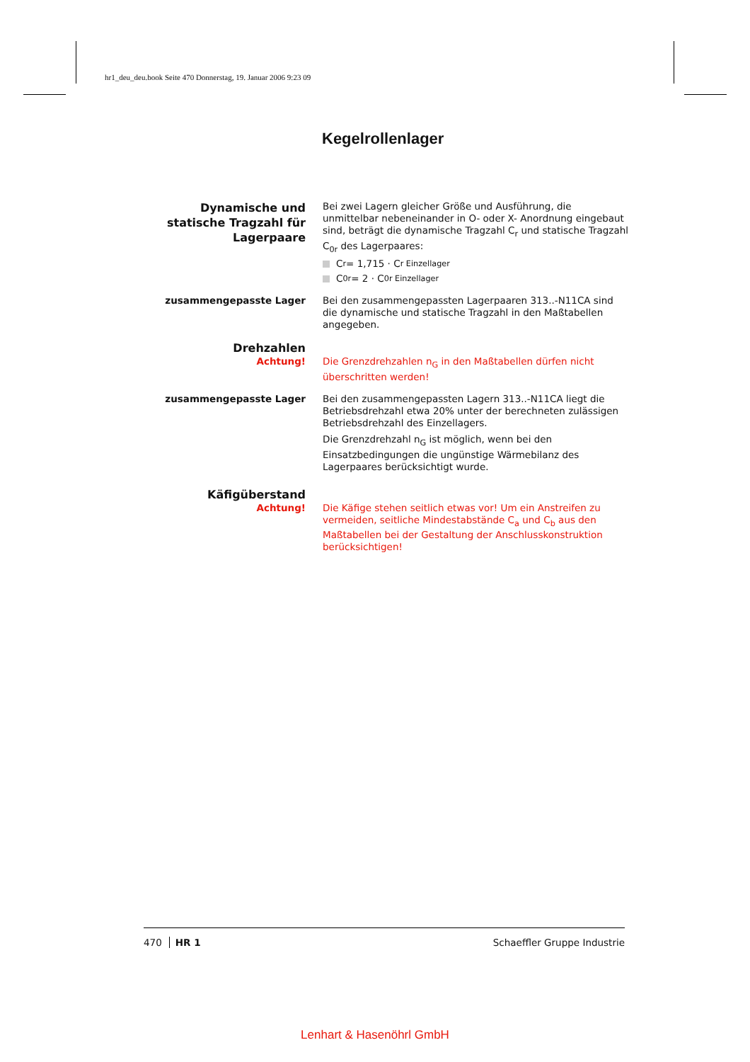hr1_deu_deu.book Seite 470 Donnerstag, 19. Januar 2006 9:23 09
Kegelrollenlager
Dynamische und statische Tragzahl für Lagerpaare
Bei zwei Lagern gleicher Größe und Ausführung, die unmittelbar nebeneinander in O- oder X- Anordnung eingebaut sind, beträgt die dynamische Tragzahl C<sub>r</sub> und statische Tragzahl C<sub>0r</sub> des Lagerpaares:
C<sub>r</sub> = 1,715 · C<sub>r Einzellager</sub>
C<sub>0r</sub> = 2 · C<sub>0r Einzellager</sub>
zusammengepasste Lager Bei den zusammengepassten Lagerpaaren 313..-N11CA sind die dynamische und statische Tragzahl in den Maßtabellen angegeben.
Drehzahlen
Achtung! Die Grenzdrehzahlen n<sub>G</sub> in den Maßtabellen dürfen nicht überschritten werden!
zusammengepasste Lager Bei den zusammengepassten Lagern 313..-N11CA liegt die Betriebsdrehzahl etwa 20% unter der berechneten zulässigen Betriebsdrehzahl des Einzellagers.
Die Grenzdrehzahl n<sub>G</sub> ist möglich, wenn bei den Einsatzbedingungen die ungünstige Wärmebilanz des Lagerpaares berücksichtigt wurde.
Käfigüberstand
Achtung! Die Käfige stehen seitlich etwas vor! Um ein Anstreifen zu vermeiden, seitliche Mindestabstände C<sub>a</sub> und C<sub>b</sub> aus den Maßtabellen bei der Gestaltung der Anschlusskonstruktion berücksichtigen!
470 HR 1 Schaeffler Gruppe Industrie
Lenhart & Hasenöhrl GmbH